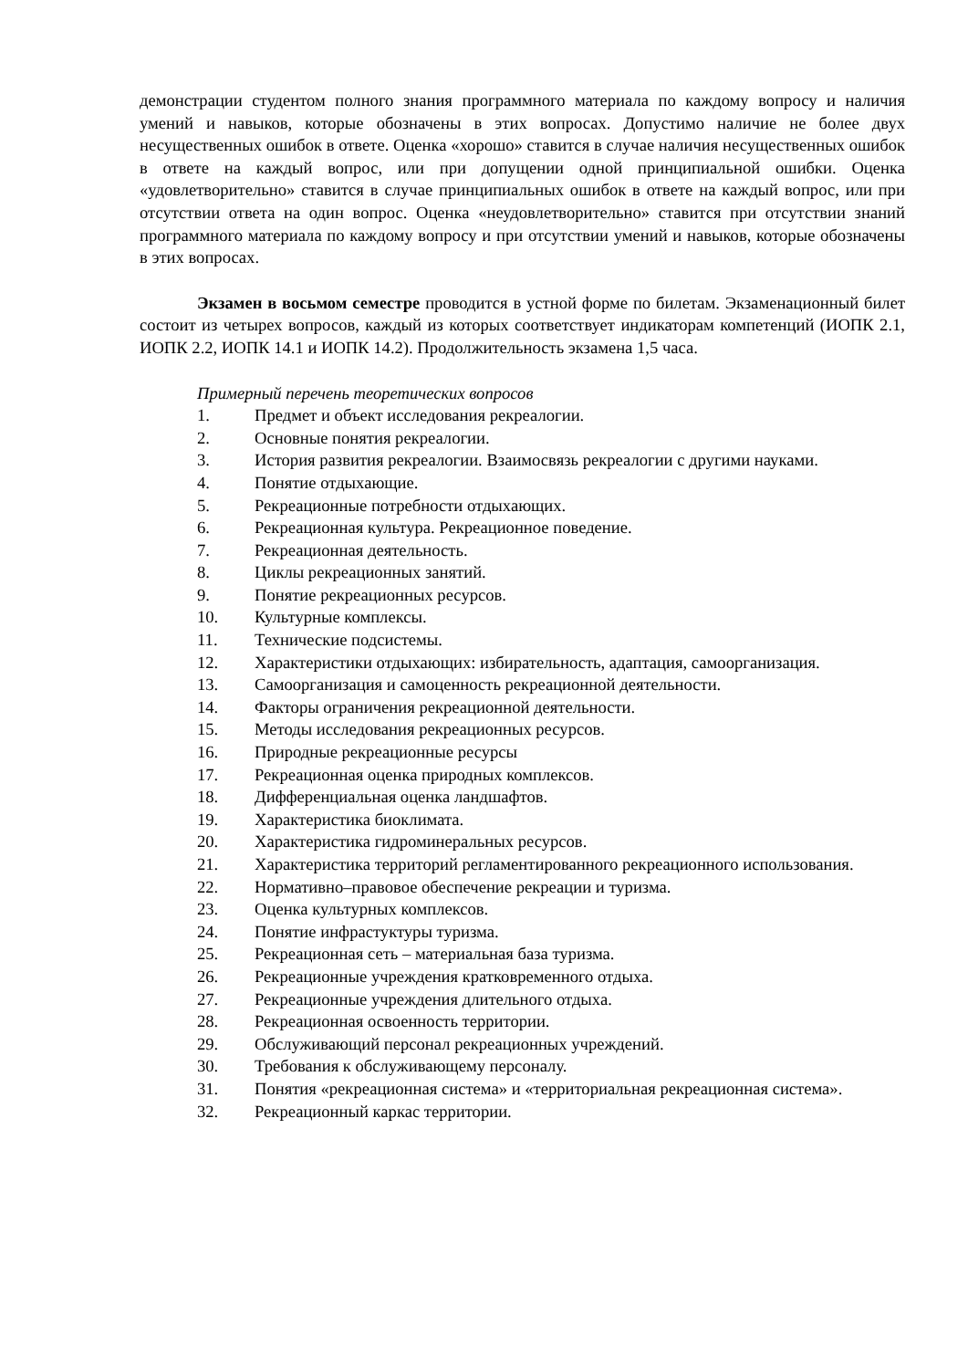демонстрации студентом полного знания программного материала по каждому вопросу и наличия умений и навыков, которые обозначены в этих вопросах. Допустимо наличие не более двух несущественных ошибок в ответе. Оценка «хорошо» ставится в случае наличия несущественных ошибок в ответе на каждый вопрос, или при допущении одной принципиальной ошибки. Оценка «удовлетворительно» ставится в случае принципиальных ошибок в ответе на каждый вопрос, или при отсутствии ответа на один вопрос. Оценка «неудовлетворительно» ставится при отсутствии знаний программного материала по каждому вопросу и при отсутствии умений и навыков, которые обозначены в этих вопросах.
Экзамен в восьмом семестре проводится в устной форме по билетам. Экзаменационный билет состоит из четырех вопросов, каждый из которых соответствует индикаторам компетенций (ИОПК 2.1, ИОПК 2.2, ИОПК 14.1 и ИОПК 14.2). Продолжительность экзамена 1,5 часа.
Примерный перечень теоретических вопросов
1. Предмет и объект исследования рекреалогии.
2. Основные понятия рекреалогии.
3. История развития рекреалогии. Взаимосвязь рекреалогии с другими науками.
4. Понятие отдыхающие.
5. Рекреационные потребности отдыхающих.
6. Рекреационная культура. Рекреационное поведение.
7. Рекреационная деятельность.
8. Циклы рекреационных занятий.
9. Понятие рекреационных ресурсов.
10. Культурные комплексы.
11. Технические подсистемы.
12. Характеристики отдыхающих: избирательность, адаптация, самоорганизация.
13. Самоорганизация и самоценность рекреационной деятельности.
14. Факторы ограничения рекреационной деятельности.
15. Методы исследования рекреационных ресурсов.
16. Природные рекреационные ресурсы
17. Рекреационная оценка природных комплексов.
18. Дифференциальная оценка ландшафтов.
19. Характеристика биоклимата.
20. Характеристика гидроминеральных ресурсов.
21. Характеристика территорий регламентированного рекреационного использования.
22. Нормативно–правовое обеспечение рекреации и туризма.
23. Оценка культурных комплексов.
24. Понятие инфрастуктуры туризма.
25. Рекреационная сеть – материальная база туризма.
26. Рекреационные учреждения кратковременного отдыха.
27. Рекреационные учреждения длительного отдыха.
28. Рекреационная освоенность территории.
29. Обслуживающий персонал рекреационных учреждений.
30. Требования к обслуживающему персоналу.
31. Понятия «рекреационная система» и «территориальная рекреационная система».
32. Рекреационный каркас территории.